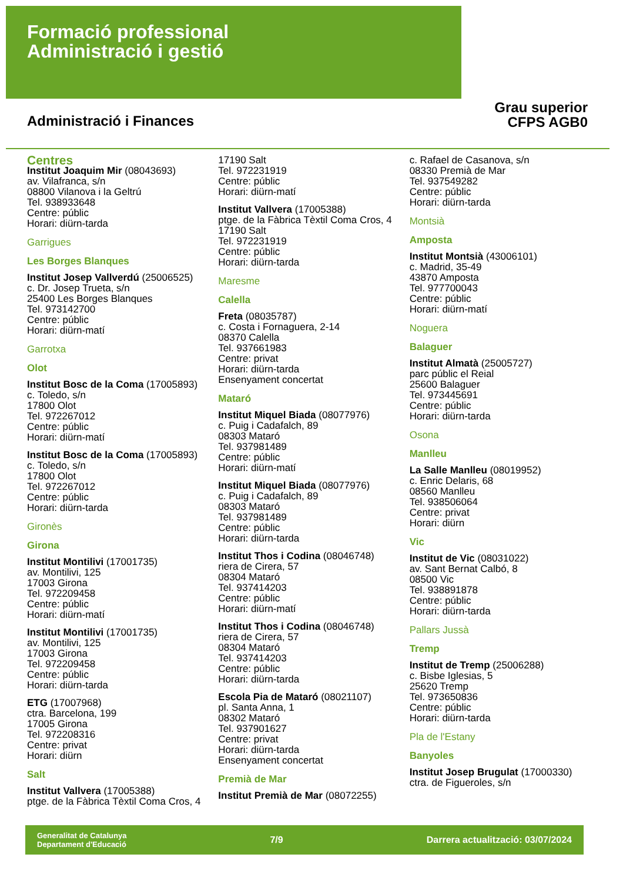Formació professional
Administració i gestió
Grau superior
CFPS AGB0
Administració i Finances
Centres
Institut Joaquim Mir (08043693)
av. Vilafranca, s/n
08800 Vilanova i la Geltrú
Tel. 938933648
Centre: públic
Horari: diürn-tarda
Garrigues
Les Borges Blanques
Institut Josep Vallverdú (25006525)
c. Dr. Josep Trueta, s/n
25400 Les Borges Blanques
Tel. 973142700
Centre: públic
Horari: diürn-matí
Garrotxa
Olot
Institut Bosc de la Coma (17005893)
c. Toledo, s/n
17800 Olot
Tel. 972267012
Centre: públic
Horari: diürn-matí
Institut Bosc de la Coma (17005893)
c. Toledo, s/n
17800 Olot
Tel. 972267012
Centre: públic
Horari: diürn-tarda
Gironès
Girona
Institut Montilivi (17001735)
av. Montilivi, 125
17003 Girona
Tel. 972209458
Centre: públic
Horari: diürn-matí
Institut Montilivi (17001735)
av. Montilivi, 125
17003 Girona
Tel. 972209458
Centre: públic
Horari: diürn-tarda
ETG (17007968)
ctra. Barcelona, 199
17005 Girona
Tel. 972208316
Centre: privat
Horari: diürn
Salt
Institut Vallvera (17005388)
ptge. de la Fàbrica Tèxtil Coma Cros, 4
17190 Salt
Tel. 972231919
Centre: públic
Horari: diürn-matí
Institut Vallvera (17005388)
ptge. de la Fàbrica Tèxtil Coma Cros, 4
17190 Salt
Tel. 972231919
Centre: públic
Horari: diürn-tarda
Maresme
Calella
Freta (08035787)
c. Costa i Fornaguera, 2-14
08370 Calella
Tel. 937661983
Centre: privat
Horari: diürn-tarda
Ensenyament concertat
Mataró
Institut Miquel Biada (08077976)
c. Puig i Cadafalch, 89
08303 Mataró
Tel. 937981489
Centre: públic
Horari: diürn-matí
Institut Miquel Biada (08077976)
c. Puig i Cadafalch, 89
08303 Mataró
Tel. 937981489
Centre: públic
Horari: diürn-tarda
Institut Thos i Codina (08046748)
riera de Cirera, 57
08304 Mataró
Tel. 937414203
Centre: públic
Horari: diürn-matí
Institut Thos i Codina (08046748)
riera de Cirera, 57
08304 Mataró
Tel. 937414203
Centre: públic
Horari: diürn-tarda
Escola Pia de Mataró (08021107)
pl. Santa Anna, 1
08302 Mataró
Tel. 937901627
Centre: privat
Horari: diürn-tarda
Ensenyament concertat
Premià de Mar
Institut Premià de Mar (08072255)
c. Rafael de Casanova, s/n
08330 Premià de Mar
Tel. 937549282
Centre: públic
Horari: diürn-tarda
Montsià
Amposta
Institut Montsià (43006101)
c. Madrid, 35-49
43870 Amposta
Tel. 977700043
Centre: públic
Horari: diürn-matí
Noguera
Balaguer
Institut Almatà (25005727)
parc públic el Reial
25600 Balaguer
Tel. 973445691
Centre: públic
Horari: diürn-tarda
Osona
Manlleu
La Salle Manlleu (08019952)
c. Enric Delaris, 68
08560 Manlleu
Tel. 938506064
Centre: privat
Horari: diürn
Vic
Institut de Vic (08031022)
av. Sant Bernat Calbó, 8
08500 Vic
Tel. 938891878
Centre: públic
Horari: diürn-tarda
Pallars Jussà
Tremp
Institut de Tremp (25006288)
c. Bisbe Iglesias, 5
25620 Tremp
Tel. 973650836
Centre: públic
Horari: diürn-tarda
Pla de l'Estany
Banyoles
Institut Josep Brugulat (17000330)
ctra. de Figueroles, s/n
Generalitat de Catalunya
Departament d'Educació 7/9 Darrera actualització: 03/07/2024